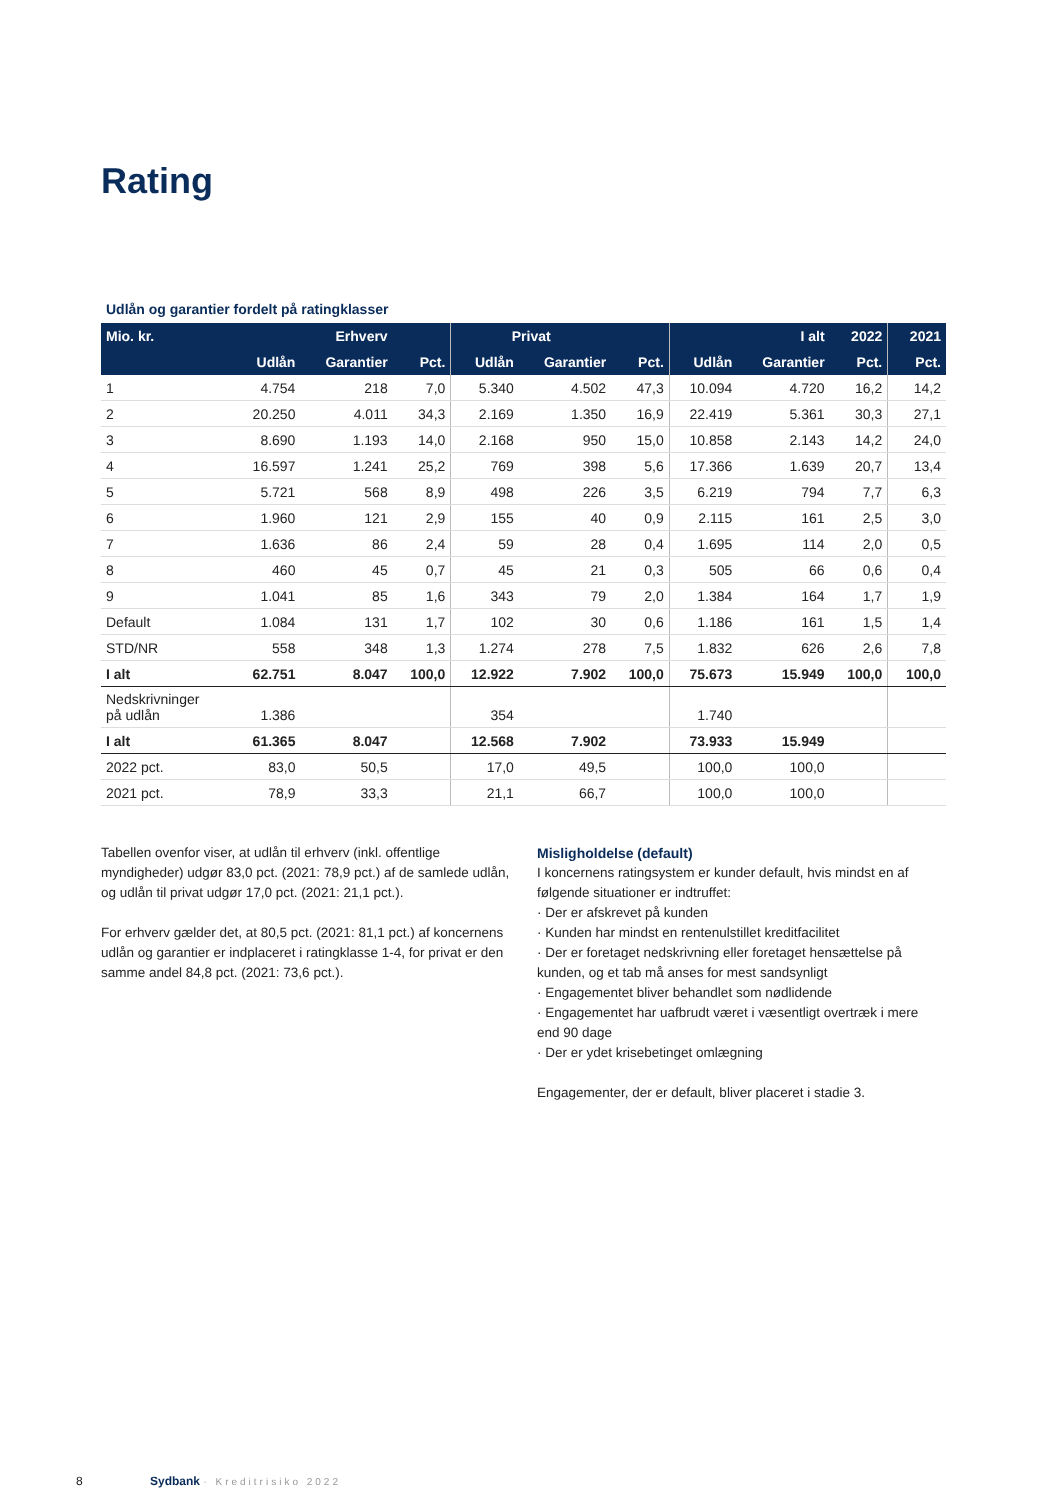Rating
Udlån og garantier fordelt på ratingklasser
| Mio. kr. | Erhverv | | | Privat | | | I alt | | 2022 | 2021 |
| --- | --- | --- | --- | --- | --- | --- | --- | --- | --- | --- |
| | Udlån | Garantier | Pct. | Udlån | Garantier | Pct. | Udlån | Garantier | Pct. | Pct. |
| 1 | 4.754 | 218 | 7,0 | 5.340 | 4.502 | 47,3 | 10.094 | 4.720 | 16,2 | 14,2 |
| 2 | 20.250 | 4.011 | 34,3 | 2.169 | 1.350 | 16,9 | 22.419 | 5.361 | 30,3 | 27,1 |
| 3 | 8.690 | 1.193 | 14,0 | 2.168 | 950 | 15,0 | 10.858 | 2.143 | 14,2 | 24,0 |
| 4 | 16.597 | 1.241 | 25,2 | 769 | 398 | 5,6 | 17.366 | 1.639 | 20,7 | 13,4 |
| 5 | 5.721 | 568 | 8,9 | 498 | 226 | 3,5 | 6.219 | 794 | 7,7 | 6,3 |
| 6 | 1.960 | 121 | 2,9 | 155 | 40 | 0,9 | 2.115 | 161 | 2,5 | 3,0 |
| 7 | 1.636 | 86 | 2,4 | 59 | 28 | 0,4 | 1.695 | 114 | 2,0 | 0,5 |
| 8 | 460 | 45 | 0,7 | 45 | 21 | 0,3 | 505 | 66 | 0,6 | 0,4 |
| 9 | 1.041 | 85 | 1,6 | 343 | 79 | 2,0 | 1.384 | 164 | 1,7 | 1,9 |
| Default | 1.084 | 131 | 1,7 | 102 | 30 | 0,6 | 1.186 | 161 | 1,5 | 1,4 |
| STD/NR | 558 | 348 | 1,3 | 1.274 | 278 | 7,5 | 1.832 | 626 | 2,6 | 7,8 |
| I alt | 62.751 | 8.047 | 100,0 | 12.922 | 7.902 | 100,0 | 75.673 | 15.949 | 100,0 | 100,0 |
| Nedskrivninger på udlån | 1.386 | | | 354 | | | 1.740 | | | |
| I alt | 61.365 | 8.047 | | 12.568 | 7.902 | | 73.933 | 15.949 | | |
| 2022 pct. | 83,0 | 50,5 | | 17,0 | 49,5 | | 100,0 | 100,0 | | |
| 2021 pct. | 78,9 | 33,3 | | 21,1 | 66,7 | | 100,0 | 100,0 | | |
Tabellen ovenfor viser, at udlån til erhverv (inkl. offentlige myndigheder) udgør 83,0 pct. (2021: 78,9 pct.) af de samlede udlån, og udlån til privat udgør 17,0 pct. (2021: 21,1 pct.).
For erhverv gælder det, at 80,5 pct. (2021: 81,1 pct.) af koncernens udlån og garantier er indplaceret i ratingklasse 1-4, for privat er den samme andel 84,8 pct. (2021: 73,6 pct.).
Misligholdelse (default)
I koncernens ratingsystem er kunder default, hvis mindst en af følgende situationer er indtruffet:
· Der er afskrevet på kunden
· Kunden har mindst en rentenulstillet kreditfacilitet
· Der er foretaget nedskrivning eller foretaget hensættelse på kunden, og et tab må anses for mest sandsynligt
· Engagementet bliver behandlet som nødlidende
· Engagementet har uafbrudt været i væsentligt overtræk i mere end 90 dage
· Der er ydet krisebetinget omlægning
Engagementer, der er default, bliver placeret i stadie 3.
8 Sydbank · Kreditrisiko 2022